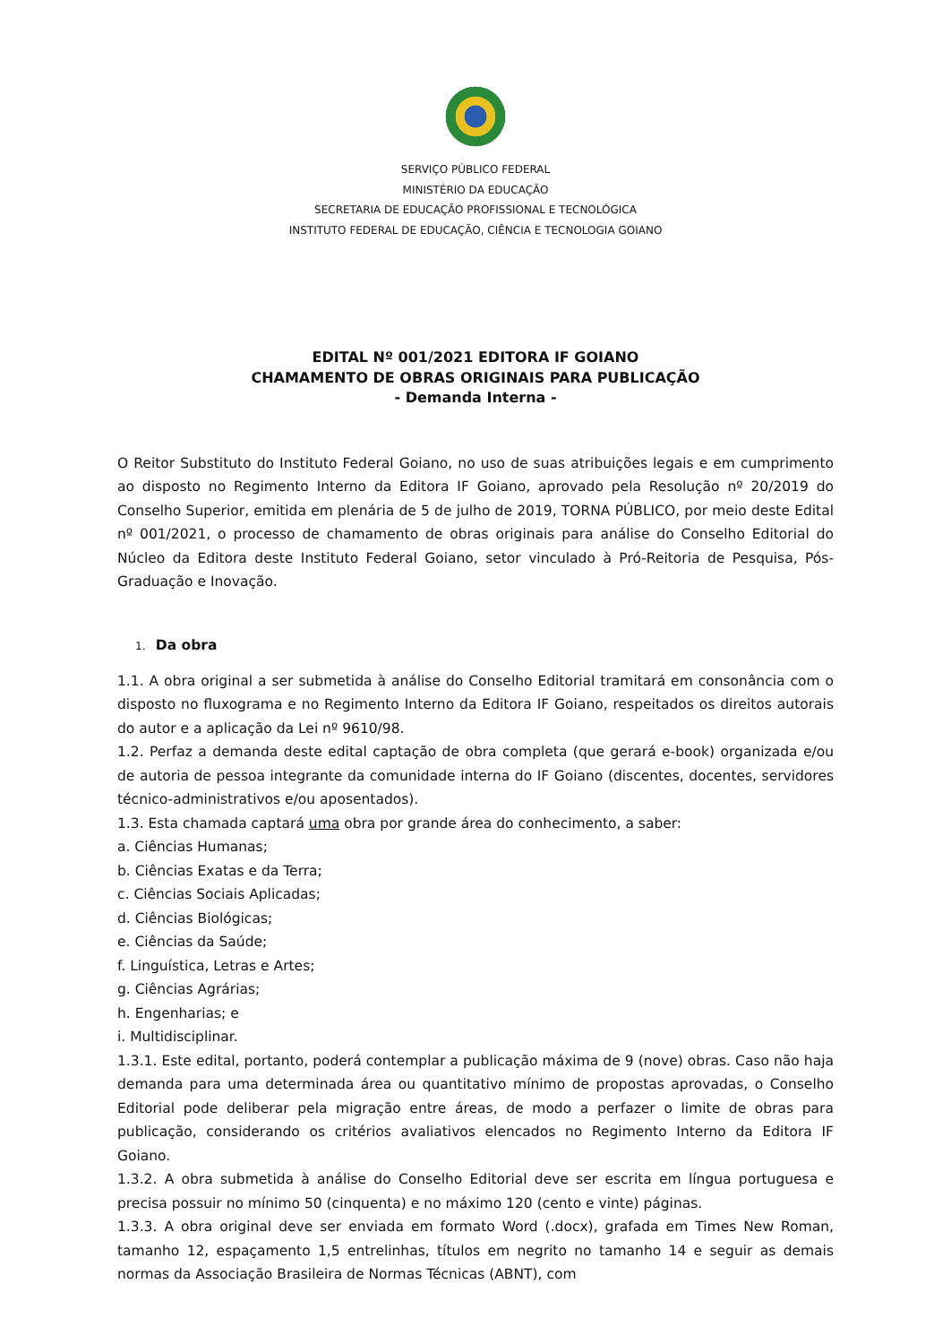SERVIÇO PÚBLICO FEDERAL
MINISTÉRIO DA EDUCAÇÃO
SECRETARIA DE EDUCAÇÃO PROFISSIONAL E TECNOLÓGICA
INSTITUTO FEDERAL DE EDUCAÇÃO, CIÊNCIA E TECNOLOGIA GOIANO
EDITAL Nº 001/2021 EDITORA IF GOIANO
CHAMAMENTO DE OBRAS ORIGINAIS PARA PUBLICAÇÃO
- Demanda Interna -
O Reitor Substituto do Instituto Federal Goiano, no uso de suas atribuições legais e em cumprimento ao disposto no Regimento Interno da Editora IF Goiano, aprovado pela Resolução nº 20/2019 do Conselho Superior, emitida em plenária de 5 de julho de 2019, TORNA PÚBLICO, por meio deste Edital nº 001/2021, o processo de chamamento de obras originais para análise do Conselho Editorial do Núcleo da Editora deste Instituto Federal Goiano, setor vinculado à Pró-Reitoria de Pesquisa, Pós-Graduação e Inovação.
1. Da obra
1.1. A obra original a ser submetida à análise do Conselho Editorial tramitará em consonância com o disposto no fluxograma e no Regimento Interno da Editora IF Goiano, respeitados os direitos autorais do autor e a aplicação da Lei nº 9610/98.
1.2. Perfaz a demanda deste edital captação de obra completa (que gerará e-book) organizada e/ou de autoria de pessoa integrante da comunidade interna do IF Goiano (discentes, docentes, servidores técnico-administrativos e/ou aposentados).
1.3. Esta chamada captará uma obra por grande área do conhecimento, a saber:
a. Ciências Humanas;
b. Ciências Exatas e da Terra;
c. Ciências Sociais Aplicadas;
d. Ciências Biológicas;
e. Ciências da Saúde;
f. Linguística, Letras e Artes;
g. Ciências Agrárias;
h. Engenharias; e
i. Multidisciplinar.
1.3.1. Este edital, portanto, poderá contemplar a publicação máxima de 9 (nove) obras. Caso não haja demanda para uma determinada área ou quantitativo mínimo de propostas aprovadas, o Conselho Editorial pode deliberar pela migração entre áreas, de modo a perfazer o limite de obras para publicação, considerando os critérios avaliativos elencados no Regimento Interno da Editora IF Goiano.
1.3.2. A obra submetida à análise do Conselho Editorial deve ser escrita em língua portuguesa e precisa possuir no mínimo 50 (cinquenta) e no máximo 120 (cento e vinte) páginas.
1.3.3. A obra original deve ser enviada em formato Word (.docx), grafada em Times New Roman, tamanho 12, espaçamento 1,5 entrelinhas, títulos em negrito no tamanho 14 e seguir as demais normas da Associação Brasileira de Normas Técnicas (ABNT), com